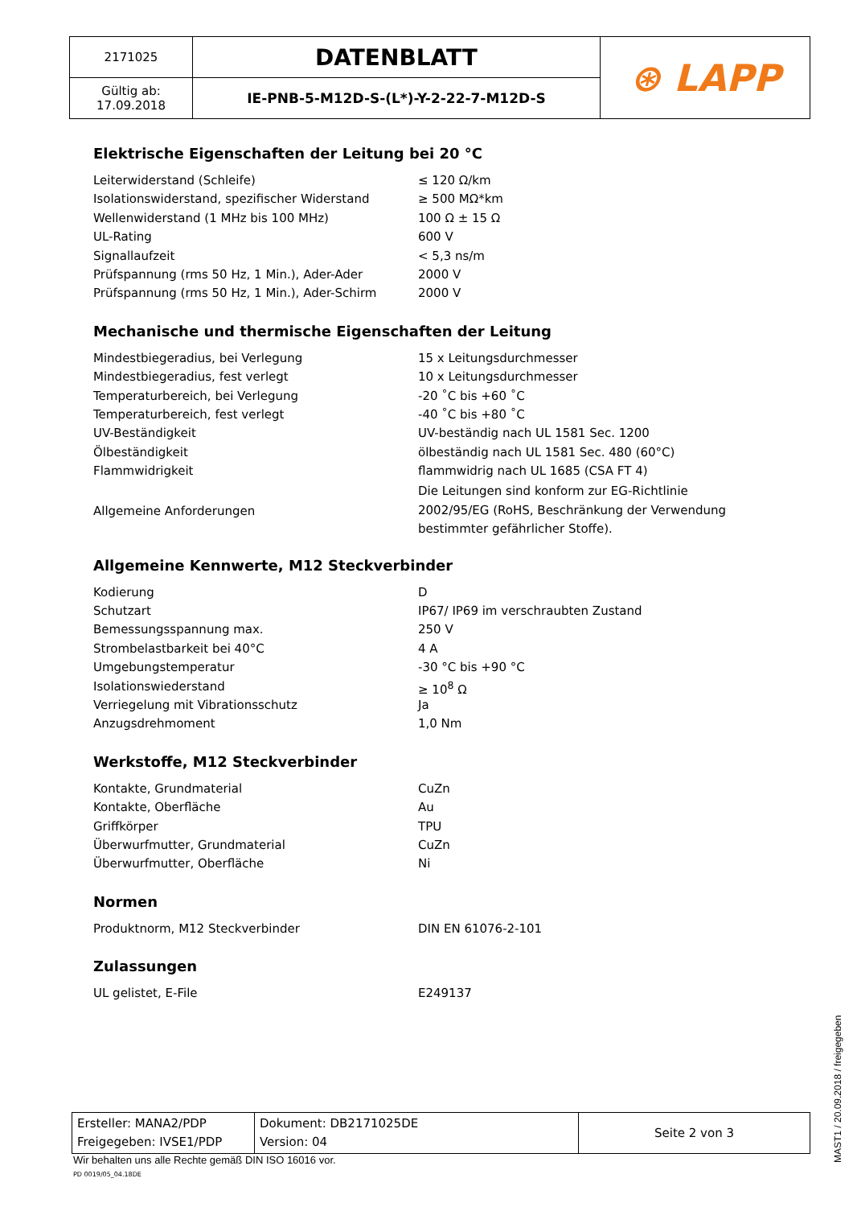| 2171025 | DATENBLATT | ⊛ LAPP |
| Gültig ab: 17.09.2018 | IE-PNB-5-M12D-S-(L*)-Y-2-22-7-M12D-S | |
Elektrische Eigenschaften der Leitung bei 20 °C
| Leiterwiderstand (Schleife) | ≤ 120 Ω/km |
| Isolationswiderstand, spezifischer Widerstand | ≥ 500 MΩ*km |
| Wellenwiderstand (1 MHz bis 100 MHz) | 100 Ω ± 15 Ω |
| UL-Rating | 600 V |
| Signallaufzeit | < 5,3 ns/m |
| Prüfspannung (rms 50 Hz, 1 Min.), Ader-Ader | 2000 V |
| Prüfspannung (rms 50 Hz, 1 Min.), Ader-Schirm | 2000 V |
Mechanische und thermische Eigenschaften der Leitung
| Mindestbiegeradius, bei Verlegung | 15 x Leitungsdurchmesser |
| Mindestbiegeradius, fest verlegt | 10 x Leitungsdurchmesser |
| Temperaturbereich, bei Verlegung | -20 ˚C bis +60 ˚C |
| Temperaturbereich, fest verlegt | -40 ˚C bis +80 ˚C |
| UV-Beständigkeit | UV-beständig nach UL 1581 Sec. 1200 |
| Ölbeständigkeit | ölbeständig nach UL 1581 Sec. 480 (60°C) |
| Flammwidrigkeit | flammwidrig nach UL 1685 (CSA FT 4) |
| Allgemeine Anforderungen | Die Leitungen sind konform zur EG-Richtlinie 2002/95/EG (RoHS, Beschränkung der Verwendung bestimmter gefährlicher Stoffe). |
Allgemeine Kennwerte, M12 Steckverbinder
| Kodierung | D |
| Schutzart | IP67/ IP69 im verschraubten Zustand |
| Bemessungsspannung max. | 250 V |
| Strombelastbarkeit bei 40°C | 4 A |
| Umgebungstemperatur | -30 °C bis +90 °C |
| Isolationswiederstand | ≥ 10<sup>8</sup> Ω |
| Verriegelung mit Vibrationsschutz | Ja |
| Anzugsdrehmoment | 1,0 Nm |
Werkstoffe, M12 Steckverbinder
| Kontakte, Grundmaterial | CuZn |
| Kontakte, Oberfläche | Au |
| Griffkörper | TPU |
| Überwurfmutter, Grundmaterial | CuZn |
| Überwurfmutter, Oberfläche | Ni |
Normen
| Produktnorm, M12 Steckverbinder | DIN EN 61076-2-101 |
Zulassungen
| UL gelistet, E-File | E249137 |
| Ersteller: MANA2/PDP Freigegeben: IVSE1/PDP | Dokument: DB2171025DE Version: 04 | Seite 2 von 3 |
Wir behalten uns alle Rechte gemäß DIN ISO 16016 vor.
PD 0019/05_04.18DE
MAST1 / 20.09.2018 / freigegeben